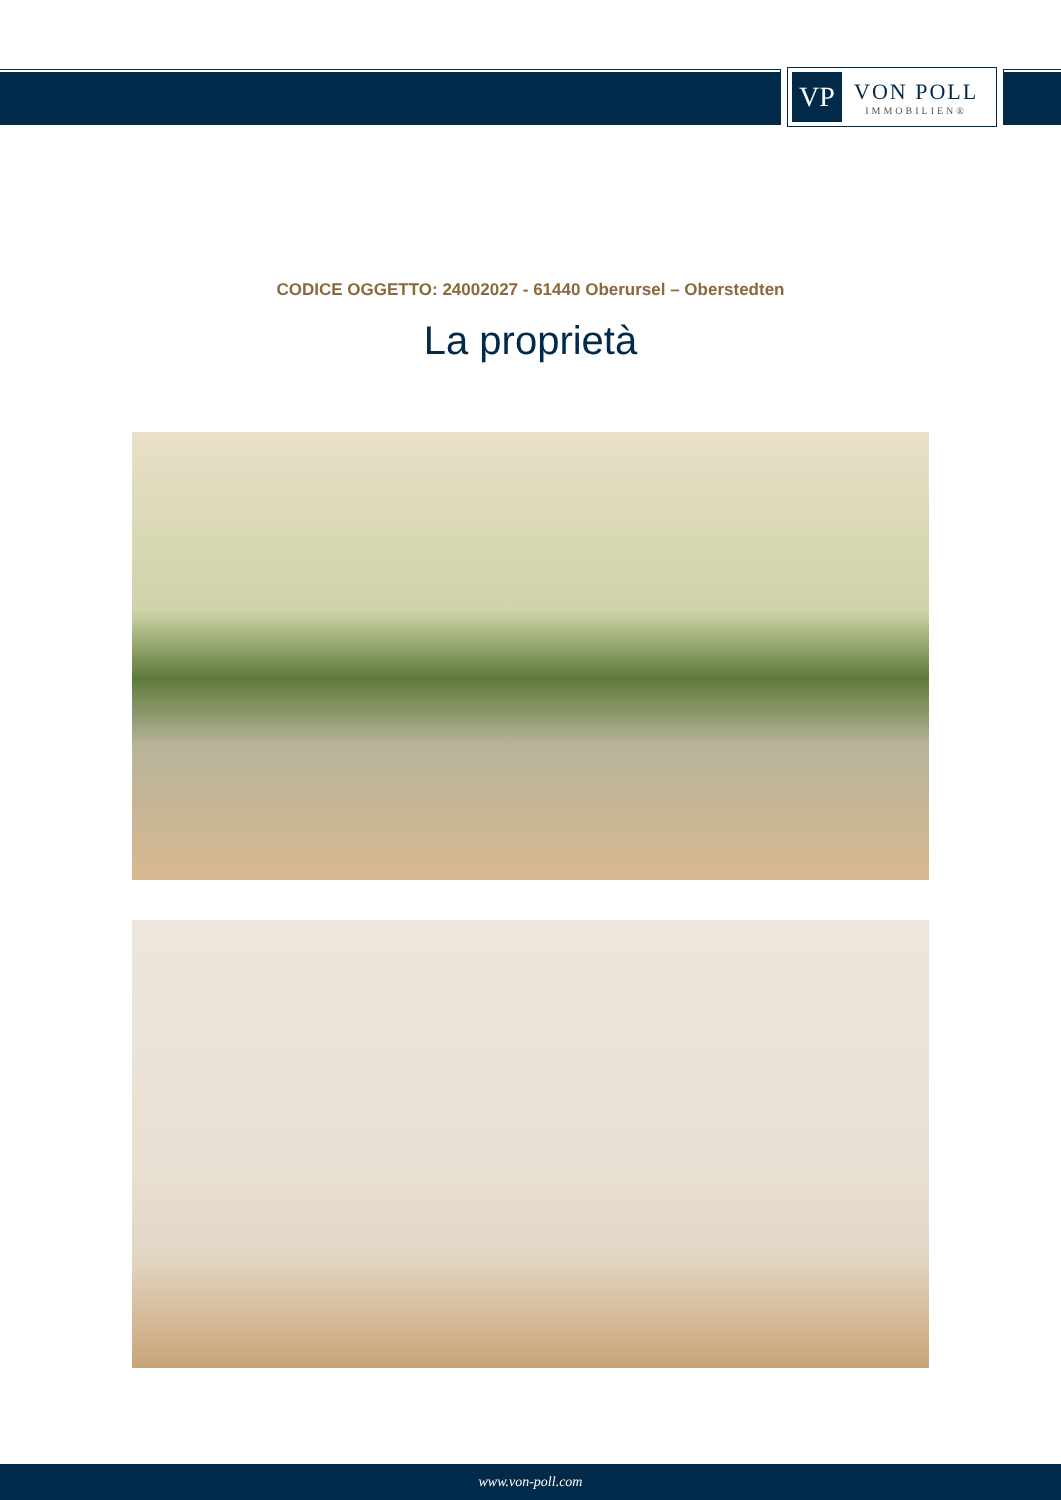VP
VON POLL
IMMOBILIEN®
CODICE OGGETTO: 24002027 - 61440 Oberursel – Oberstedten
La proprietà
www.von-poll.com